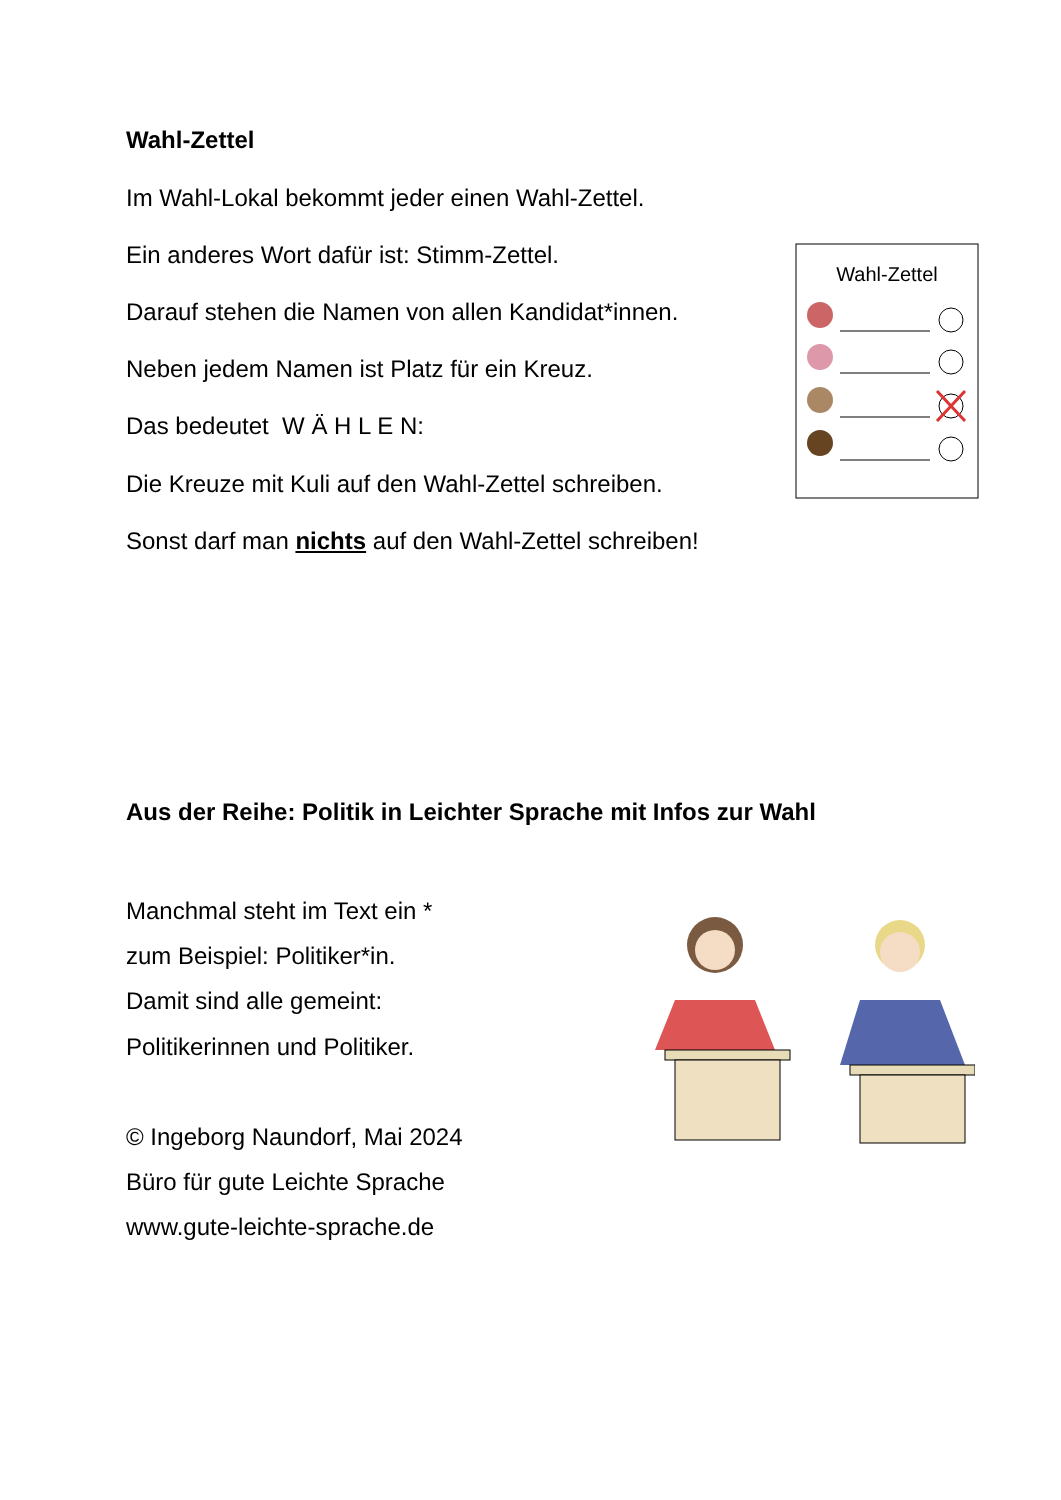Wahl-Zettel
Im Wahl-Lokal bekommt jeder einen Wahl-Zettel.
Ein anderes Wort dafür ist: Stimm-Zettel.
Darauf stehen die Namen von allen Kandidat*innen.
Neben jedem Namen ist Platz für ein Kreuz.
Das bedeutet W Ä H L E N:
Die Kreuze mit Kuli auf den Wahl-Zettel schreiben.
Sonst darf man nichts auf den Wahl-Zettel schreiben!
Wahl-Zettel
Aus der Reihe: Politik in Leichter Sprache mit Infos zur Wahl
Manchmal steht im Text ein *
zum Beispiel: Politiker*in.
Damit sind alle gemeint:
Politikerinnen und Politiker.
© Ingeborg Naundorf, Mai 2024
Büro für gute Leichte Sprache
www.gute-leichte-sprache.de